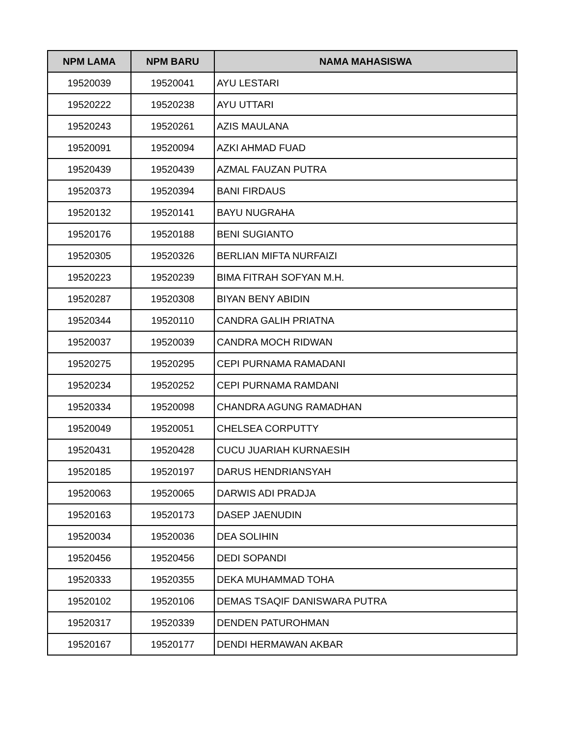| NPM LAMA | NPM BARU | NAMA MAHASISWA |
| --- | --- | --- |
| 19520039 | 19520041 | AYU LESTARI |
| 19520222 | 19520238 | AYU UTTARI |
| 19520243 | 19520261 | AZIS MAULANA |
| 19520091 | 19520094 | AZKI AHMAD FUAD |
| 19520439 | 19520439 | AZMAL FAUZAN PUTRA |
| 19520373 | 19520394 | BANI FIRDAUS |
| 19520132 | 19520141 | BAYU NUGRAHA |
| 19520176 | 19520188 | BENI SUGIANTO |
| 19520305 | 19520326 | BERLIAN MIFTA NURFAIZI |
| 19520223 | 19520239 | BIMA FITRAH SOFYAN M.H. |
| 19520287 | 19520308 | BIYAN BENY ABIDIN |
| 19520344 | 19520110 | CANDRA GALIH PRIATNA |
| 19520037 | 19520039 | CANDRA MOCH RIDWAN |
| 19520275 | 19520295 | CEPI PURNAMA RAMADANI |
| 19520234 | 19520252 | CEPI PURNAMA RAMDANI |
| 19520334 | 19520098 | CHANDRA AGUNG RAMADHAN |
| 19520049 | 19520051 | CHELSEA CORPUTTY |
| 19520431 | 19520428 | CUCU JUARIAH KURNAESIH |
| 19520185 | 19520197 | DARUS HENDRIANSYAH |
| 19520063 | 19520065 | DARWIS ADI PRADJA |
| 19520163 | 19520173 | DASEP JAENUDIN |
| 19520034 | 19520036 | DEA SOLIHIN |
| 19520456 | 19520456 | DEDI SOPANDI |
| 19520333 | 19520355 | DEKA MUHAMMAD TOHA |
| 19520102 | 19520106 | DEMAS TSAQIF DANISWARA PUTRA |
| 19520317 | 19520339 | DENDEN PATUROHMAN |
| 19520167 | 19520177 | DENDI HERMAWAN AKBAR |